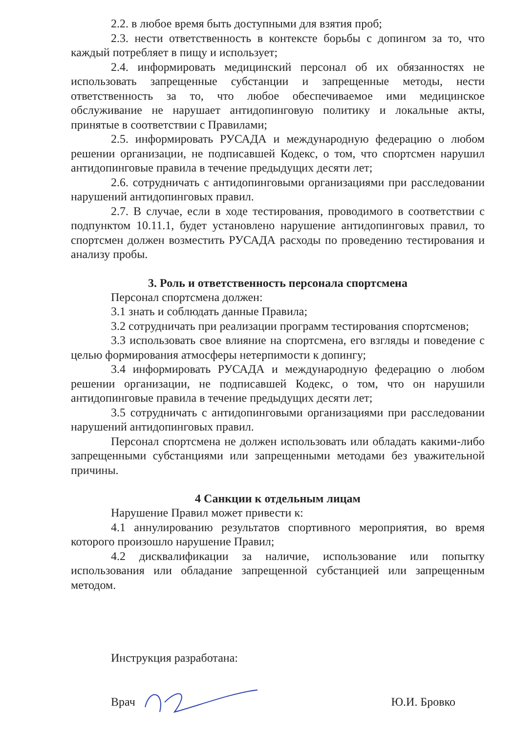2.2. в любое время быть доступными для взятия проб;
2.3. нести ответственность в контексте борьбы с допингом за то, что каждый потребляет в пищу и использует;
2.4. информировать медицинский персонал об их обязанностях не использовать запрещенные субстанции и запрещенные методы, нести ответственность за то, что любое обеспечиваемое ими медицинское обслуживание не нарушает антидопинговую политику и локальные акты, принятые в соответствии с Правилами;
2.5. информировать РУСАДА и международную федерацию о любом решении организации, не подписавшей Кодекс, о том, что спортсмен нарушил антидопинговые правила в течение предыдущих десяти лет;
2.6. сотрудничать с антидопинговыми организациями при расследовании нарушений антидопинговых правил.
2.7. В случае, если в ходе тестирования, проводимого в соответствии с подпунктом 10.11.1, будет установлено нарушение антидопинговых правил, то спортсмен должен возместить РУСАДА расходы по проведению тестирования и анализу пробы.
3. Роль и ответственность персонала спортсмена
Персонал спортсмена должен:
3.1 знать и соблюдать данные Правила;
3.2 сотрудничать при реализации программ тестирования спортсменов;
3.3 использовать свое влияние на спортсмена, его взгляды и поведение с целью формирования атмосферы нетерпимости к допингу;
3.4 информировать РУСАДА и международную федерацию о любом решении организации, не подписавшей Кодекс, о том, что он нарушили антидопинговые правила в течение предыдущих десяти лет;
3.5 сотрудничать с антидопинговыми организациями при расследовании нарушений антидопинговых правил.
Персонал спортсмена не должен использовать или обладать какими-либо запрещенными субстанциями или запрещенными методами без уважительной причины.
4 Санкции к отдельным лицам
Нарушение Правил может привести к:
4.1 аннулированию результатов спортивного мероприятия, во время которого произошло нарушение Правил;
4.2 дисквалификации за наличие, использование или попытку использования или обладание запрещенной субстанцией или запрещенным методом.
Инструкция разработана:
Врач Ю.И. Бровко